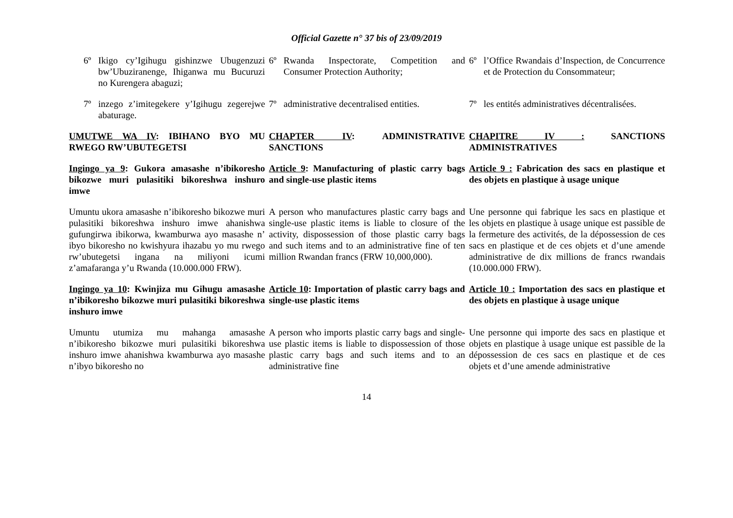Official Gazette n° 37 bis of 23/09/2019
| 6º Ikigo cy’Igihugu gishinzwe Ubugenzuzi bw’Ubuziranenge, Ihiganwa mu Bucuruzi no Kurengera abaguzi; | 6º Rwanda Inspectorate, Competition and Consumer Protection Authority; | 6º l’Office Rwandais d’Inspection, de Concurrence et de Protection du Consommateur; |
| 7º inzego z’imitegekere y’Igihugu zegerejwe abaturage. | 7º administrative decentralised entities. | 7º les entités administratives décentralisées. |
| UMUTWE WA IV : IBIHANO BYO MU RWEGO RW’UBUTEGETSI | CHAPTER IV : ADMINISTRATIVE SANCTIONS | CHAPITRE IV : SANCTIONS ADMINISTRATIVES |
| Ingingo ya 9 : Gukora amasashe n’ibikoresho bikozwe muri pulasitiki bikoreshwa inshuro imwe | Article 9 : Manufacturing of plastic carry bags and single-use plastic items | Article 9 : Fabrication des sacs en plastique et des objets en plastique à usage unique |
| Umuntu ukora amasashe n’ibikoresho bikozwe muri pulasitiki bikoreshwa inshuro imwe ahanishwa gufungirwa ibikorwa, kwamburwa ayo masashe n’ ibyo bikoresho no kwishyura ihazabu yo mu rwego rw’ubutegetsi ingana na miliyoni icumi z’amafaranga y’u Rwanda (10.000.000 FRW). | A person who manufactures plastic carry bags and single-use plastic items is liable to closure of the activity, dispossession of those plastic carry bags and such items and to an administrative fine of ten million Rwandan francs (FRW 10,000,000). | Une personne qui fabrique les sacs en plastique et les objets en plastique à usage unique est passible de la fermeture des activités, de la dépossession de ces sacs en plastique et de ces objets et d’une amende administrative de dix millions de francs rwandais (10.000.000 FRW). |
| Ingingo ya 10 : Kwinjiza mu Gihugu amasashe n’ibikoresho bikozwe muri pulasitiki bikoreshwa inshuro imwe | Article 10 : Importation of plastic carry bags and single-use plastic items | Article 10 : Importation des sacs en plastique et des objets en plastique à usage unique |
| Umuntu utumiza mu mahanga amasashe n’ibikoresho bikozwe muri pulasitiki bikoreshwa inshuro imwe ahanishwa kwamburwa ayo masashe n’ibyo bikoresho no | A person who imports plastic carry bags and single-use plastic items is liable to dispossession of those plastic carry bags and such items and to an administrative fine | Une personne qui importe des sacs en plastique et objets en plastique à usage unique est passible de la dépossession de ces sacs en plastique et de ces objets et d’une amende administrative |
14